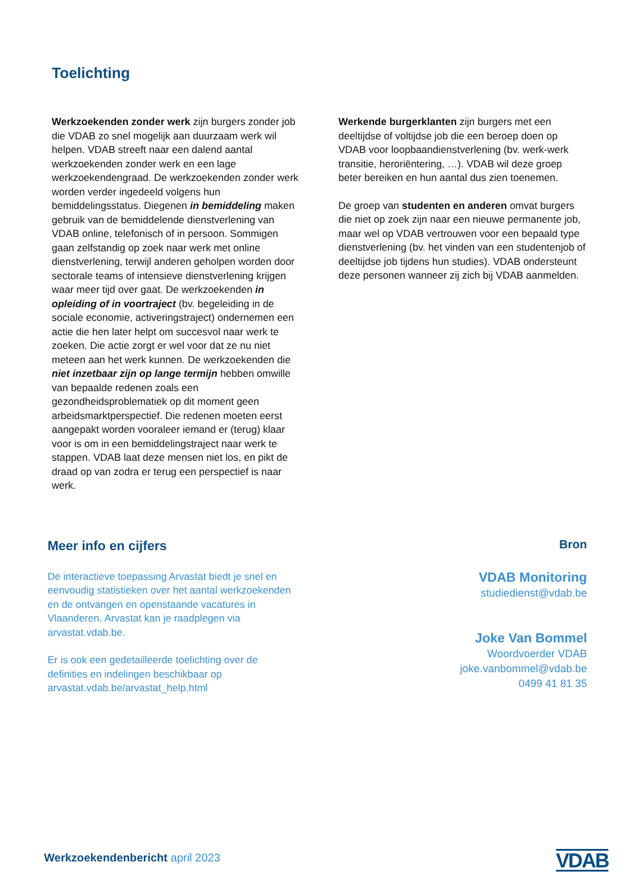Toelichting
Werkzoekenden zonder werk zijn burgers zonder job die VDAB zo snel mogelijk aan duurzaam werk wil helpen. VDAB streeft naar een dalend aantal werkzoekenden zonder werk en een lage werkzoekendengraad. De werkzoekenden zonder werk worden verder ingedeeld volgens hun bemiddelingsstatus. Diegenen in bemiddeling maken gebruik van de bemiddelende dienstverlening van VDAB online, telefonisch of in persoon. Sommigen gaan zelfstandig op zoek naar werk met online dienstverlening, terwijl anderen geholpen worden door sectorale teams of intensieve dienstverlening krijgen waar meer tijd over gaat. De werkzoekenden in opleiding of in voortraject (bv. begeleiding in de sociale economie, activeringstraject) ondernemen een actie die hen later helpt om succesvol naar werk te zoeken. Die actie zorgt er wel voor dat ze nu niet meteen aan het werk kunnen. De werkzoekenden die niet inzetbaar zijn op lange termijn hebben omwille van bepaalde redenen zoals een gezondheidsproblematiek op dit moment geen arbeidsmarktperspectief. Die redenen moeten eerst aangepakt worden vooraleer iemand er (terug) klaar voor is om in een bemiddelingstraject naar werk te stappen. VDAB laat deze mensen niet los, en pikt de draad op van zodra er terug een perspectief is naar werk.
Werkende burgerklanten zijn burgers met een deeltijdse of voltijdse job die een beroep doen op VDAB voor loopbaandienstverlening (bv. werk-werk transitie, heroriëntering, …). VDAB wil deze groep beter bereiken en hun aantal dus zien toenemen.
De groep van studenten en anderen omvat burgers die niet op zoek zijn naar een nieuwe permanente job, maar wel op VDAB vertrouwen voor een bepaald type dienstverlening (bv. het vinden van een studentenjob of deeltijdse job tijdens hun studies). VDAB ondersteunt deze personen wanneer zij zich bij VDAB aanmelden.
Meer info en cijfers
De interactieve toepassing Arvastat biedt je snel en eenvoudig statistieken over het aantal werkzoekenden en de ontvangen en openstaande vacatures in Vlaanderen. Arvastat kan je raadplegen via arvastat.vdab.be.
Er is ook een gedetailleerde toelichting over de definities en indelingen beschikbaar op arvastat.vdab.be/arvastat_help.html
Bron
VDAB Monitoring
studiedienst@vdab.be
Joke Van Bommel
Woordvoerder VDAB
joke.vanbommel@vdab.be
0499 41 81 35
Werkzoekendenbericht april 2023
VDAB